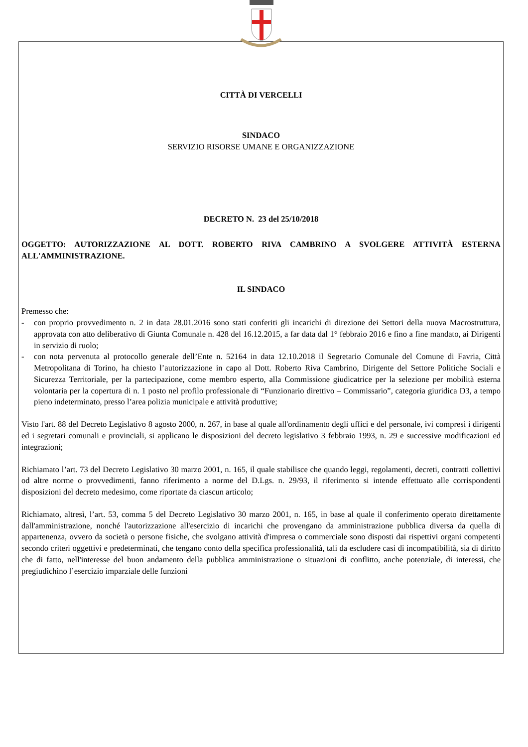CITTÀ DI VERCELLI
SINDACO
SERVIZIO RISORSE UMANE E ORGANIZZAZIONE
DECRETO N. 23 del 25/10/2018
OGGETTO: AUTORIZZAZIONE AL DOTT. ROBERTO RIVA CAMBRINO A SVOLGERE ATTIVITÀ ESTERNA ALL'AMMINISTRAZIONE.
IL SINDACO
Premesso che:
- con proprio provvedimento n. 2 in data 28.01.2016 sono stati conferiti gli incarichi di direzione dei Settori della nuova Macrostruttura, approvata con atto deliberativo di Giunta Comunale n. 428 del 16.12.2015, a far data dal 1° febbraio 2016 e fino a fine mandato, ai Dirigenti in servizio di ruolo;
- con nota pervenuta al protocollo generale dell’Ente n. 52164 in data 12.10.2018 il Segretario Comunale del Comune di Favria, Città Metropolitana di Torino, ha chiesto l’autorizzazione in capo al Dott. Roberto Riva Cambrino, Dirigente del Settore Politiche Sociali e Sicurezza Territoriale, per la partecipazione, come membro esperto, alla Commissione giudicatrice per la selezione per mobilità esterna volontaria per la copertura di n. 1 posto nel profilo professionale di “Funzionario direttivo – Commissario”, categoria giuridica D3, a tempo pieno indeterminato, presso l’area polizia municipale e attività produttive;
Visto l'art. 88 del Decreto Legislativo 8 agosto 2000, n. 267, in base al quale all'ordinamento degli uffici e del personale, ivi compresi i dirigenti ed i segretari comunali e provinciali, si applicano le disposizioni del decreto legislativo 3 febbraio 1993, n. 29 e successive modificazioni ed integrazioni;
Richiamato l’art. 73 del Decreto Legislativo 30 marzo 2001, n. 165, il quale stabilisce che quando leggi, regolamenti, decreti, contratti collettivi od altre norme o provvedimenti, fanno riferimento a norme del D.Lgs. n. 29/93, il riferimento si intende effettuato alle corrispondenti disposizioni del decreto medesimo, come riportate da ciascun articolo;
Richiamato, altresì, l’art. 53, comma 5 del Decreto Legislativo 30 marzo 2001, n. 165, in base al quale il conferimento operato direttamente dall'amministrazione, nonché l'autorizzazione all'esercizio di incarichi che provengano da amministrazione pubblica diversa da quella di appartenenza, ovvero da società o persone fisiche, che svolgano attività d'impresa o commerciale sono disposti dai rispettivi organi competenti secondo criteri oggettivi e predeterminati, che tengano conto della specifica professionalità, tali da escludere casi di incompatibilità, sia di diritto che di fatto, nell'interesse del buon andamento della pubblica amministrazione o situazioni di conflitto, anche potenziale, di interessi, che pregiudichino l’esercizio imparziale delle funzioni